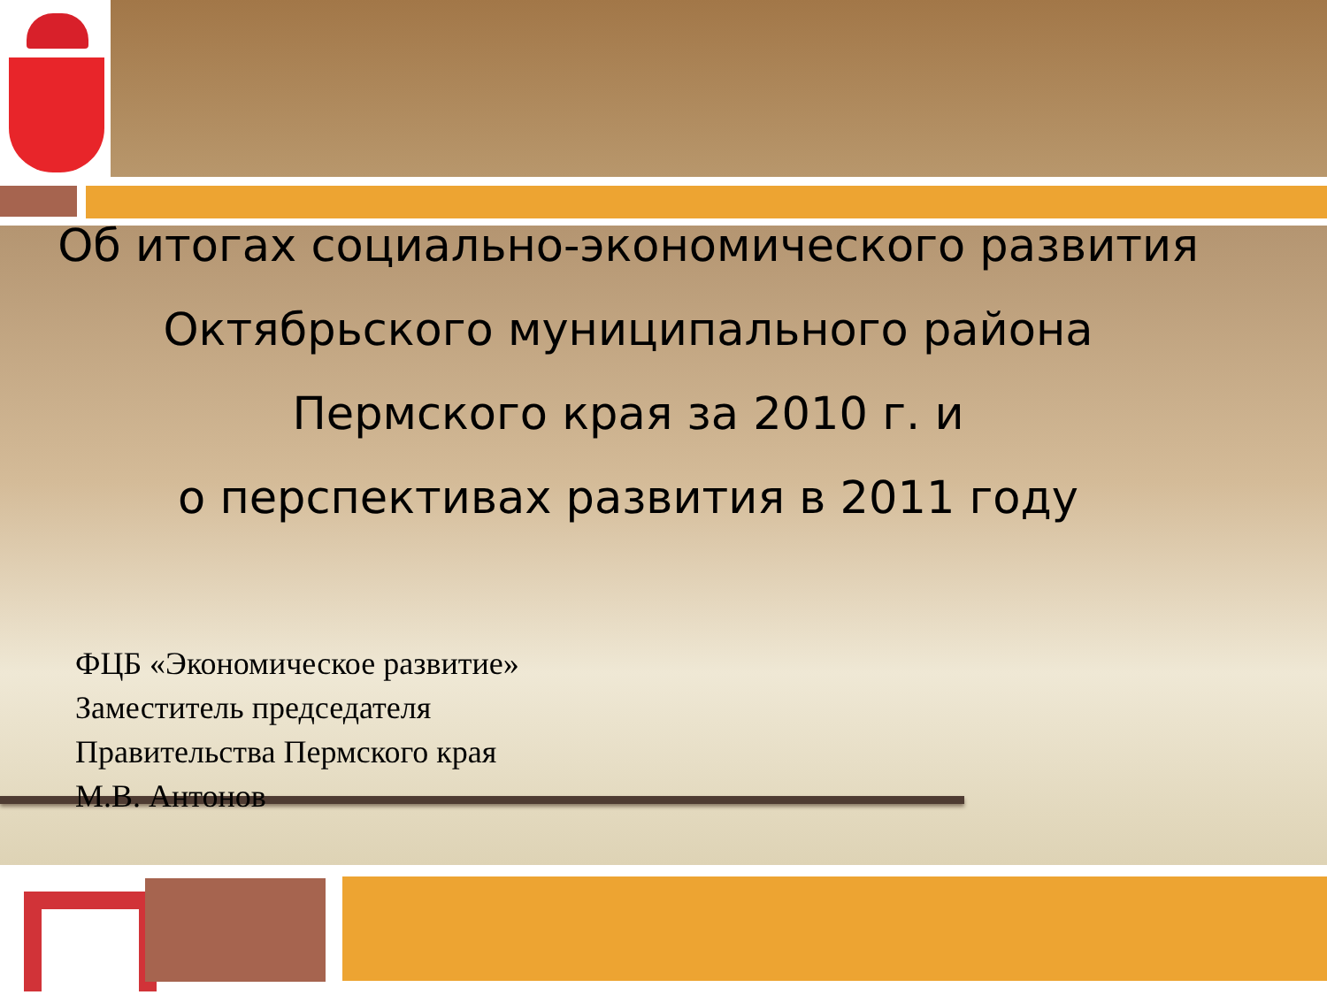Об итогах социально-экономического развития
Октябрьского муниципального района
Пермского края за 2010 г. и
о перспективах развития в 2011 году
ФЦБ «Экономическое развитие»
Заместитель председателя
Правительства Пермского края
М.В. Антонов